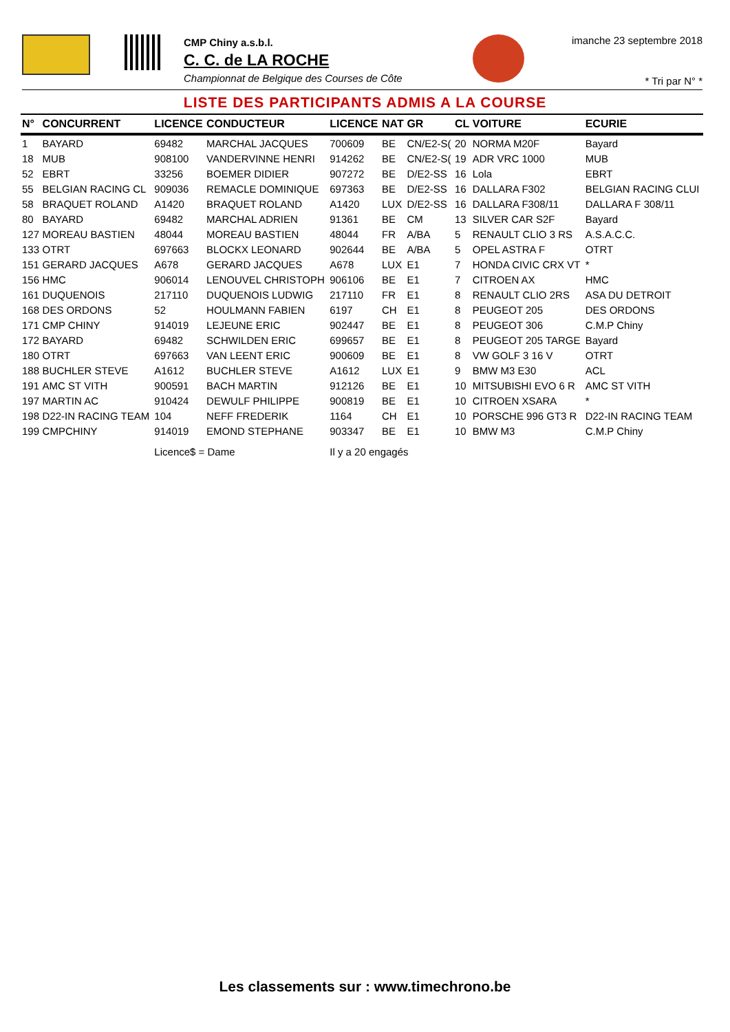CMP Chiny a.s.b.l.
C. C. de LA ROCHE
Championnat de Belgique des Courses de Côte
imanche 23 septembre 2018
* Tri par N° *
LISTE DES PARTICIPANTS ADMIS A LA COURSE
| N° | CONCURRENT | LICENCE | CONDUCTEUR | LICENCE | NAT | GR | CL | VOITURE | ECURIE |
| --- | --- | --- | --- | --- | --- | --- | --- | --- | --- |
| 1 | BAYARD | 69482 | MARCHAL JACQUES | 700609 | BE | CN/E2-S( | 20 | NORMA M20F | Bayard |
| 18 | MUB | 908100 | VANDERVINNE HENRI | 914262 | BE | CN/E2-S( | 19 | ADR VRC 1000 | MUB |
| 52 | EBRT | 33256 | BOEMER DIDIER | 907272 | BE | D/E2-SS | 16 | Lola | EBRT |
| 55 | BELGIAN RACING CL | 909036 | REMACLE DOMINIQUE | 697363 | BE | D/E2-SS | 16 | DALLARA F302 | BELGIAN RACING CLUI |
| 58 | BRAQUET ROLAND | A1420 | BRAQUET ROLAND | A1420 | LUX | D/E2-SS | 16 | DALLARA F308/11 | DALLARA F 308/11 |
| 80 | BAYARD | 69482 | MARCHAL ADRIEN | 91361 | BE | CM | 13 | SILVER CAR S2F | Bayard |
| 127 | MOREAU BASTIEN | 48044 | MOREAU BASTIEN | 48044 | FR | A/BA | 5 | RENAULT CLIO 3 RS | A.S.A.C.C. |
| 133 | OTRT | 697663 | BLOCKX LEONARD | 902644 | BE | A/BA | 5 | OPEL ASTRA F | OTRT |
| 151 | GERARD JACQUES | A678 | GERARD JACQUES | A678 | LUX | E1 | 7 | HONDA CIVIC CRX VT | * |
| 156 | HMC | 906014 | LENOUVEL CHRISTOPH | 906106 | BE | E1 | 7 | CITROEN AX | HMC |
| 161 | DUQUENOIS | 217110 | DUQUENOIS LUDWIG | 217110 | FR | E1 | 8 | RENAULT CLIO 2RS | ASA DU DETROIT |
| 168 | DES ORDONS | 52 | HOULMANN FABIEN | 6197 | CH | E1 | 8 | PEUGEOT 205 | DES ORDONS |
| 171 | CMP CHINY | 914019 | LEJEUNE ERIC | 902447 | BE | E1 | 8 | PEUGEOT 306 | C.M.P Chiny |
| 172 | BAYARD | 69482 | SCHWILDEN ERIC | 699657 | BE | E1 | 8 | PEUGEOT 205 TARGE | Bayard |
| 180 | OTRT | 697663 | VAN LEENT ERIC | 900609 | BE | E1 | 8 | VW GOLF 3 16 V | OTRT |
| 188 | BUCHLER STEVE | A1612 | BUCHLER STEVE | A1612 | LUX | E1 | 9 | BMW M3 E30 | ACL |
| 191 | AMC ST VITH | 900591 | BACH MARTIN | 912126 | BE | E1 | 10 | MITSUBISHI EVO 6 R | AMC ST VITH |
| 197 | MARTIN AC | 910424 | DEWULF PHILIPPE | 900819 | BE | E1 | 10 | CITROEN XSARA | * |
| 198 | D22-IN RACING TEAM | 104 | NEFF FREDERIK | 1164 | CH | E1 | 10 | PORSCHE 996 GT3 R | D22-IN RACING TEAM |
| 199 | CMPCHINY | 914019 | EMOND STEPHANE | 903347 | BE | E1 | 10 | BMW M3 | C.M.P Chiny |
| | | Licence$ = Dame | | Il y a 20 engagés | | | | | |
Les classements sur : www.timechrono.be